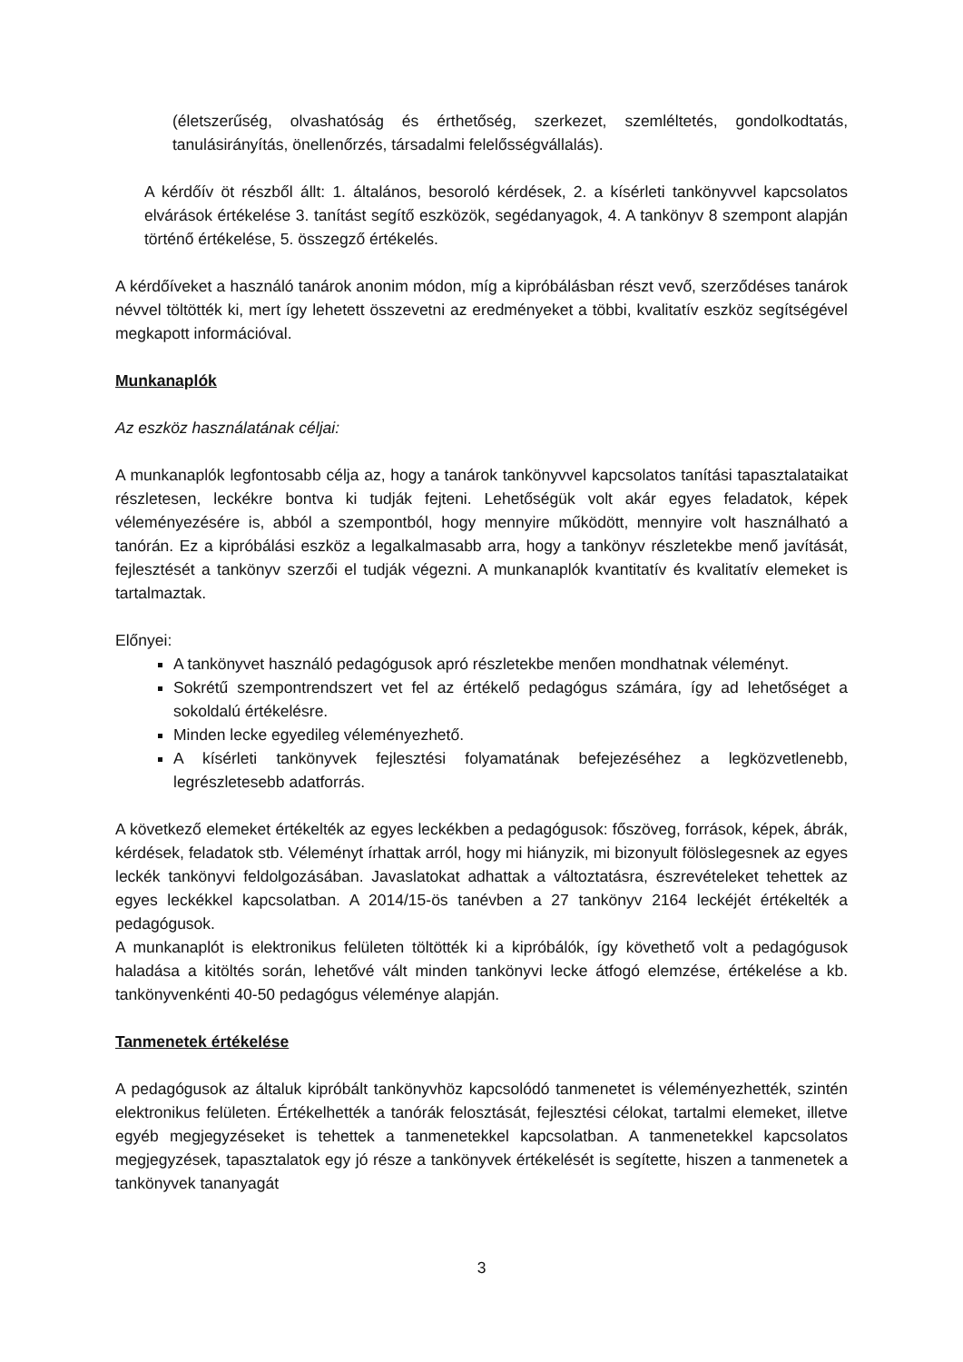(életszerűség, olvashatóság és érthetőség, szerkezet, szemléltetés, gondolkodtatás, tanulásirányítás, önellenőrzés, társadalmi felelősségvállalás).
A kérdőív öt részből állt: 1. általános, besoroló kérdések, 2. a kísérleti tankönyvvel kapcsolatos elvárások értékelése 3. tanítást segítő eszközök, segédanyagok, 4. A tankönyv 8 szempont alapján történő értékelése, 5. összegző értékelés.
A kérdőíveket a használó tanárok anonim módon, míg a kipróbálásban részt vevő, szerződéses tanárok névvel töltötték ki, mert így lehetett összevetni az eredményeket a többi, kvalitatív eszköz segítségével megkapott információval.
Munkanaplók
Az eszköz használatának céljai:
A munkanaplók legfontosabb célja az, hogy a tanárok tankönyvvel kapcsolatos tanítási tapasztalataikat részletesen, leckékre bontva ki tudják fejteni. Lehetőségük volt akár egyes feladatok, képek véleményezésére is, abból a szempontból, hogy mennyire működött, mennyire volt használható a tanórán. Ez a kipróbálási eszköz a legalkalmasabb arra, hogy a tankönyv részletekbe menő javítását, fejlesztését a tankönyv szerzői el tudják végezni. A munkanaplók kvantitatív és kvalitatív elemeket is tartalmaztak.
Előnyei:
A tankönyvet használó pedagógusok apró részletekbe menően mondhatnak véleményt.
Sokrétű szempontrendszert vet fel az értékelő pedagógus számára, így ad lehetőséget a sokoldalú értékelésre.
Minden lecke egyedileg véleményezhető.
A kísérleti tankönyvek fejlesztési folyamatának befejezéséhez a legközvetlenebb, legrészletesebb adatforrás.
A következő elemeket értékelték az egyes leckékben a pedagógusok: főszöveg, források, képek, ábrák, kérdések, feladatok stb. Véleményt írhattak arról, hogy mi hiányzik, mi bizonyult fölöslegesnek az egyes leckék tankönyvi feldolgozásában. Javaslatokat adhattak a változtatásra, észrevételeket tehettek az egyes leckékkel kapcsolatban. A 2014/15-ös tanévben a 27 tankönyv 2164 leckéjét értékelték a pedagógusok.
A munkanaplót is elektronikus felületen töltötték ki a kipróbálók, így követhető volt a pedagógusok haladása a kitöltés során, lehetővé vált minden tankönyvi lecke átfogó elemzése, értékelése a kb. tankönyvenkénti 40-50 pedagógus véleménye alapján.
Tanmenetek értékelése
A pedagógusok az általuk kipróbált tankönyvhöz kapcsolódó tanmenetet is véleményezhették, szintén elektronikus felületen. Értékelhették a tanórák felosztását, fejlesztési célokat, tartalmi elemeket, illetve egyéb megjegyzéseket is tehettek a tanmenetekkel kapcsolatban. A tanmenetekkel kapcsolatos megjegyzések, tapasztalatok egy jó része a tankönyvek értékelését is segítette, hiszen a tanmenetek a tankönyvek tananyagát
3